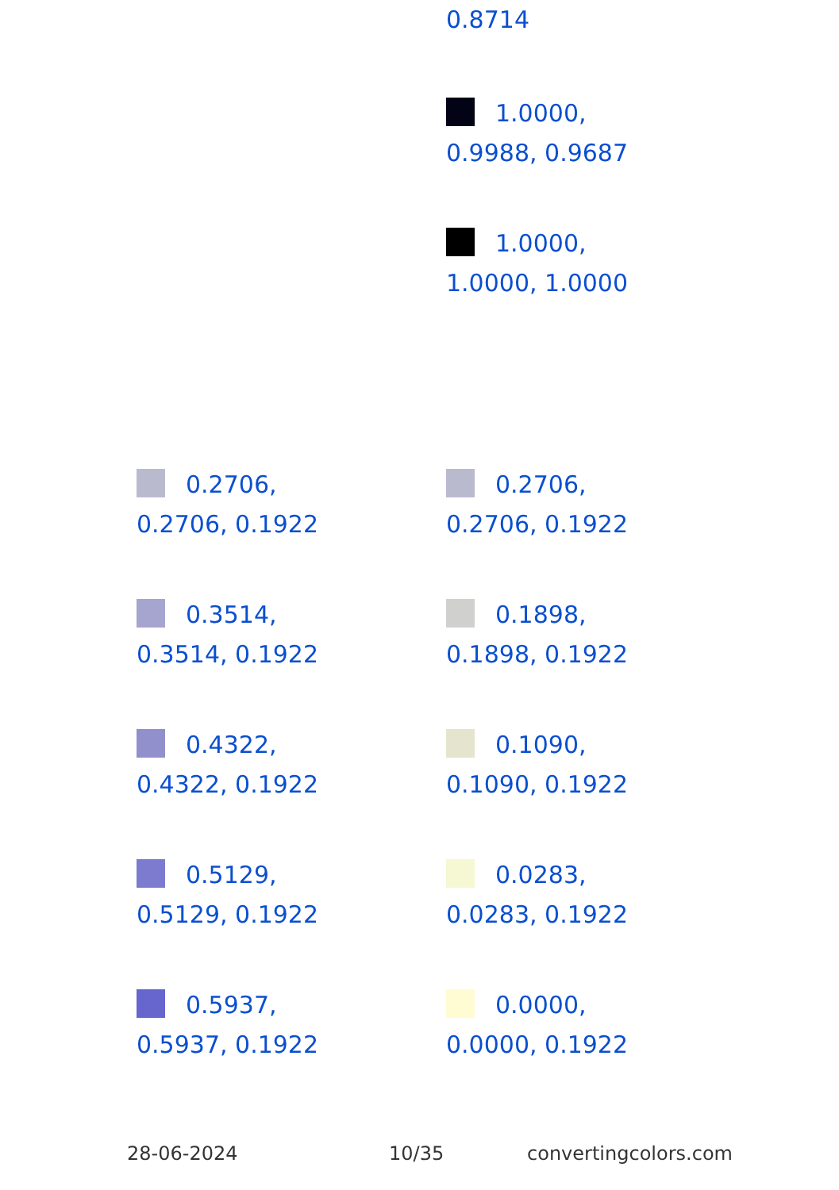0.8714
1.0000, 0.9988, 0.9687
1.0000, 1.0000, 1.0000
0.2706, 0.2706, 0.1922
0.2706, 0.2706, 0.1922
0.3514, 0.3514, 0.1922
0.1898, 0.1898, 0.1922
0.4322, 0.4322, 0.1922
0.1090, 0.1090, 0.1922
0.5129, 0.5129, 0.1922
0.0283, 0.0283, 0.1922
0.5937, 0.5937, 0.1922
0.0000, 0.0000, 0.1922
28-06-2024 10/35 convertingcolors.com